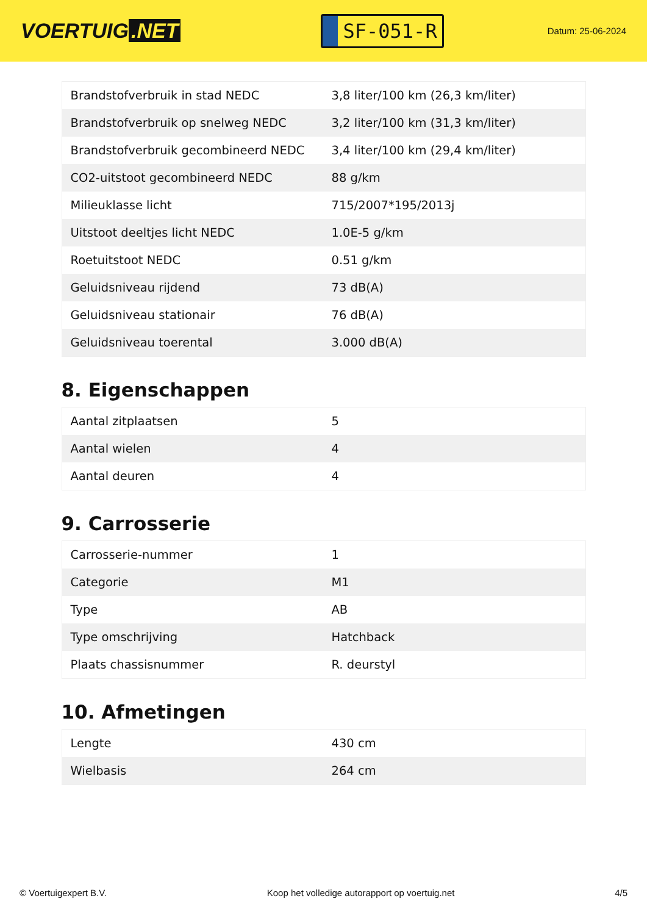VOERTUIG.NET
SF-051-R
Datum: 25-06-2024
| Brandstofverbruik in stad NEDC | 3,8 liter/100 km (26,3 km/liter) |
| Brandstofverbruik op snelweg NEDC | 3,2 liter/100 km (31,3 km/liter) |
| Brandstofverbruik gecombineerd NEDC | 3,4 liter/100 km (29,4 km/liter) |
| CO2-uitstoot gecombineerd NEDC | 88 g/km |
| Milieuklasse licht | 715/2007*195/2013j |
| Uitstoot deeltjes licht NEDC | 1.0E-5 g/km |
| Roetuitstoot NEDC | 0.51 g/km |
| Geluidsniveau rijdend | 73 dB(A) |
| Geluidsniveau stationair | 76 dB(A) |
| Geluidsniveau toerental | 3.000 dB(A) |
8. Eigenschappen
| Aantal zitplaatsen | 5 |
| Aantal wielen | 4 |
| Aantal deuren | 4 |
9. Carrosserie
| Carrosserie-nummer | 1 |
| Categorie | M1 |
| Type | AB |
| Type omschrijving | Hatchback |
| Plaats chassisnummer | R. deurstyl |
10. Afmetingen
| Lengte | 430 cm |
| Wielbasis | 264 cm |
© Voertuigexpert B.V. Koop het volledige autorapport op voertuig.net 4/5